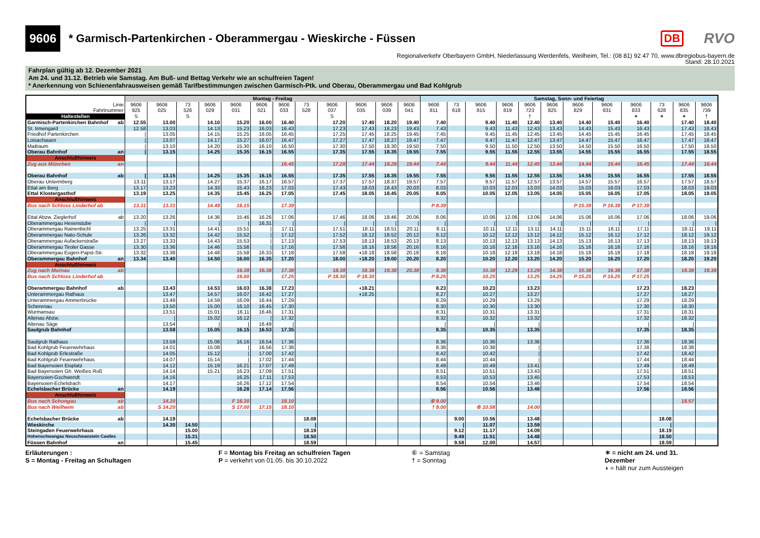9606
* Garmisch-Partenkirchen - Oberammergau - Wieskirche - Füssen
DB RVO
Regionalverkehr Oberbayern GmbH, Niederlassung Werdenfels, Weilheim, Tel.: (08 81) 92 47 70, www.dbregiobus-bayern.de
Stand: 28.10.2021
Fahrplan gültig ab 12. Dezember 2021
Am 24. und 31.12. Betrieb wie Samstag. Am Buß- und Bettag Verkehr wie an schulfreien Tagen!
* Anerkennung von Schienenfahrausweisen gemäß Tarifbestimmungen zwischen Garmisch-Ptk. und Oberau, Oberammergau und Bad Kohlgrub
| | Montag - Freitag | | | | | | | | | | | | Samstag, Sonn- und Feiertag | | | | | | | | | | | |
| --- | --- | --- | --- | --- | --- | --- | --- | --- | --- | --- | --- | --- | --- | --- | --- | --- | --- | --- | --- | --- | --- | --- | --- | --- |
| Linie | 9606 | 9606 | 73 | 9606 | 9606 | 9606 | 9606 | 73 | 9606 | 9606 | 9606 | 9606 | 9606 | 73 | 9606 | 9606 | 9606 | 9606 | 9606 | 9606 | 9606 | 73 | 9606 | 9606 |
| Fahrtnummer | 925 | 025 | 526 | 029 | 031 | 021 | 033 | 528 | 037 | 035 | 039 | 041 | 811 | 618 | 815 | 819 | 723 | 825 | 829 | 831 | 833 | 628 | 835 | 739 |
| Haltestellen | S | | S | | | | | | S | | | | | | | | † | | | | ✶ | ✶ | ✶ | † |
| Garmisch-Partenkirchen Bahnhof ab | 12.55 | 13.00 | | 14.10 | 15.20 | 16.00 | 16.40 | | 17.20 | 17.40 | 18.20 | 19.40 | 7.40 | | 9.40 | 11.40 | 12.40 | 13.40 | 14.40 | 15.40 | 16.40 | | 17.40 | 18.40 |
| St. Irmengard | 12.58 | 13.03 | | 14.13 | 15.23 | 16.03 | 16.43 | | 17.23 | 17.43 | 18.23 | 19.43 | 7.43 | | 9.43 | 11.43 | 12.43 | 13.43 | 14.43 | 15.43 | 16.43 | | 17.43 | 18.43 |
| Friedhof Partenkirchen | / | 13.05 | | 14.15 | 15.25 | 16.05 | 16.45 | | 17.25 | 17.45 | 18.25 | 19.45 | 7.45 | | 9.45 | 11.45 | 12.45 | 13.45 | 14.45 | 15.45 | 16.45 | | 17.45 | 18.45 |
| Loisachauen | / | 13.07 | | 14.17 | 15.27 | 16.07 | 16.47 | | 17.27 | 17.47 | 18.27 | 19.47 | 7.47 | | 9.47 | 11.47 | 12.47 | 13.47 | 14.47 | 15.47 | 16.47 | | 17.47 | 18.47 |
| Maibaum | / | 13.10 | | 14.20 | 15.30 | 16.10 | 16.50 | | 17.30 | 17.50 | 18.30 | 19.50 | 7.50 | | 9.50 | 11.50 | 12.50 | 13.50 | 14.50 | 15.50 | 16.50 | | 17.50 | 18.50 |
| Oberau Bahnhof an | / | 13.15 | | 14.25 | 15.35 | 16.15 | 16.55 | | 17.35 | 17.55 | 18.35 | 19.55 | 7.55 | | 9.55 | 11.55 | 12.55 | 13.55 | 14.55 | 15.55 | 16.55 | | 17.55 | 18.55 |
| Anschlußhinweis | | | | | | | | | | | | | | | | | | | | | | | | |
| Zug aus München an | | | | | | | 16.45 | | 17.28 | 17.44 | 18.28 | 19.44 | 7.44 | | 9.44 | 11.44 | 12.45 | 13.44 | 14.44 | 15.44 | 16.45 | | 17.44 | 18.44 |
| Oberau Bahnhof ab | / | 13.15 | | 14.25 | 15.35 | 16.15 | 16.55 | | 17.35 | 17.55 | 18.35 | 19.55 | 7.55 | | 9.55 | 11.55 | 12.55 | 13.55 | 14.55 | 15.55 | 16.55 | | 17.55 | 18.55 |
| Oberau Untermberg | 13.11 | 13.17 | | 14.27 | 15.37 | 16.17 | 16.57 | | 17.37 | 17.57 | 18.37 | 19.57 | 7.57 | | 9.57 | 11.57 | 12.57 | 13.57 | 14.57 | 15.57 | 16.57 | | 17.57 | 18.57 |
| Ettal am Berg | 13.17 | 13.23 | | 14.33 | 15.43 | 16.23 | 17.03 | | 17.43 | 18.03 | 18.43 | 20.03 | 8.03 | | 10.03 | 12.03 | 13.03 | 14.03 | 15.03 | 16.03 | 17.03 | | 18.03 | 19.03 |
| Ettal Klostergasthof | 13.19 | 13.25 | | 14.35 | 15.45 | 16.25 | 17.05 | | 17.45 | 18.05 | 18.45 | 20.05 | 8.05 | | 10.05 | 12.05 | 13.05 | 14.05 | 15.05 | 16.05 | 17.05 | | 18.05 | 19.05 |
| Anschlußhinweis | | | | | | | | | | | | | | | | | | | | | | | | |
| Bus nach Schloss Linderhof ab | 13.31 | 13.31 | | 14.49 | 16.15 | | 17.39 | | | | | | P 8.39 | | | | | | P 15.39 | P 16.39 | P 17.39 | | | |
| Ettal Abzw. Zieglerhof ab | 13.20 | 13.26 | | 14.36 | 15.46 | 16.26 | 17.06 | | 17.46 | 18.06 | 18.46 | 20.06 | 8.06 | | 10.06 | 12.06 | 13.06 | 14.06 | 15.06 | 16.06 | 17.06 | | 18.06 | 19.06 |
| Oberammergau Hexenstube | / | / | | / | / | 16.31 | / | | / | / | / | / | / | | / | / | / | / | / | / | / | | / | / |
| Oberammergau Rainenbichl | 13.25 | 13.31 | | 14.41 | 15.51 | / | 17.11 | | 17.51 | 18.11 | 18.51 | 20.11 | 8.11 | | 10.11 | 12.11 | 13.11 | 14.11 | 15.11 | 16.11 | 17.11 | | 18.11 | 19.11 |
| Oberammergau Nato-Schule | 13.26 | 13.32 | | 14.42 | 15.52 | / | 17.12 | | 17.52 | 18.12 | 18.52 | 20.12 | 8.12 | | 10.12 | 12.12 | 13.12 | 14.12 | 15.12 | 16.12 | 17.12 | | 18.12 | 19.12 |
| Oberammergau Aufackerstraße | 13.27 | 13.33 | | 14.43 | 15.53 | / | 17.13 | | 17.53 | 18.13 | 18.53 | 20.13 | 8.13 | | 10.13 | 12.13 | 13.13 | 14.13 | 15.13 | 16.13 | 17.13 | | 18.13 | 19.13 |
| Oberammergau Tiroler Gasse | 13.30 | 13.36 | | 14.46 | 15.56 | / | 17.16 | | 17.56 | 18.16 | 18.56 | 20.16 | 8.16 | | 10.16 | 12.16 | 13.16 | 14.16 | 15.16 | 16.16 | 17.16 | | 18.16 | 19.16 |
| Oberammergau Eugen-Papst-Str. | 13.32 | 13.38 | | 14.48 | 15.58 | 16.33 | 17.18 | | 17.58 | ◖18.18 | 18.58 | 20.18 | 8.18 | | 10.18 | 12.18 | 13.18 | 14.18 | 15.18 | 16.18 | 17.18 | | 18.18 | 19.18 |
| Oberammergau Bahnhof an | 13.34 | 13.40 | | 14.50 | 16.00 | 16.35 | 17.20 | | 18.00 | ◖18.20 | 19.00 | 20.20 | 8.20 | | 10.20 | 12.20 | 13.20 | 14.20 | 15.20 | 16.20 | 17.20 | | 18.20 | 19.20 |
| Anschlußhinweis | | | | | | | | | | | | | | | | | | | | | | | | |
| Zug nach Murnau ab | | | | | 16.38 | 16.38 | 17.38 | | 18.38 | 18.38 | 19.38 | 20.38 | 8.38 | | 10.38 | 12.29 | 13.29 | 14.38 | 15.38 | 16.38 | 17.38 | | 18.38 | 19.38 |
| Bus nach Schloss Linderhof ab | | | | | 16.00 | | 17.25 | | P 18.30 | P 18.30 | | | P 8.25 | | 10.25 | | 13.25 | 14.25 | P 15.25 | P 16.25 | P 17.25 | | | |
| Oberammergau Bahnhof ab | | 13.43 | | 14.53 | 16.03 | 16.38 | 17.23 | | | ◖18.21 | | | 8.23 | | 10.23 | | 13.23 | | | | 17.23 | | 18.23 | |
| Unterammergau Rathaus | | 13.47 | | 14.57 | 16.07 | 16.42 | 17.27 | | | ◖18.25 | | | 8.27 | | 10.27 | | 13.27 | | | | 17.27 | | 18.27 | |
| Unterammergau Ammerbrücke | | 13.49 | | 14.59 | 16.09 | 16.44 | 17.29 | | | | | | 8.29 | | 10.29 | | 13.29 | | | | 17.29 | | 18.29 | |
| Scherenau | | 13.50 | | 15.00 | 16.10 | 16.45 | 17.30 | | | | | | 8.30 | | 10.30 | | 13.30 | | | | 17.30 | | 18.30 | |
| Wurmansau | | 13.51 | | 15.01 | 16.11 | 16.46 | 17.31 | | | | | | 8.31 | | 10.31 | | 13.31 | | | | 17.31 | | 18.31 | |
| Altenau Abzw. | | / | | 15.02 | 16.12 | / | 17.32 | | | | | | 8.32 | | 10.32 | | 13.32 | | | | 17.32 | | 18.32 | |
| Altenau Säge | | 13.54 | | / | / | 16.49 | / | | | | | | / | | / | | / | | | | / | | / | |
| Saulgrub Bahnhof | | 13.58 | | 15.05 | 16.15 | 16.53 | 17.35 | | | | | | 8.35 | | 10.35 | | 13.35 | | | | 17.35 | | 18.35 | |
| Saulgrub Rathaus | | 13.59 | | 15.06 | 16.16 | 16.54 | 17.36 | | | | | | 8.36 | | 10.36 | | 13.36 | | | | 17.36 | | 18.36 | |
| Bad Kohlgrub Feuerwehrhaus | | 14.01 | | 15.08 | / | 16.56 | 17.38 | | | | | | 8.38 | | 10.38 | | / | | | | 17.38 | | 18.38 | |
| Bad Kohlgrub Erlestraße | | 14.05 | | 15.12 | / | 17.00 | 17.42 | | | | | | 8.42 | | 10.42 | | / | | | | 17.42 | | 18.42 | |
| Bad Kohlgrub Feuerwehrhaus | | 14.07 | | 15.14 | / | 17.02 | 17.44 | | | | | | 8.44 | | 10.44 | | / | | | | 17.44 | | 18.44 | |
| Bad Bayersoien Eisplatz | | 14.12 | | 15.19 | 16.21 | 17.07 | 17.49 | | | | | | 8.49 | | 10.49 | | 13.41 | | | | 17.49 | | 18.49 | |
| Bad Bayersoien Gh. Weißes Roß | | 14.14 | | 15.21 | 16.23 | 17.09 | 17.51 | | | | | | 8.51 | | 10.51 | | 13.43 | | | | 17.51 | | 18.51 | |
| Bayersoien-Gschwendt | | 14.16 | | | 16.25 | 17.11 | 17.53 | | | | | | 8.53 | | 10.53 | | 13.45 | | | | 17.53 | | 18.53 | |
| Bayersoien-Echelsbach | | 14.17 | | | 16.26 | 17.12 | 17.54 | | | | | | 8.54 | | 10.54 | | 13.46 | | | | 17.54 | | 18.54 | |
| Echelsbacher Brücke an | | 14.19 | | | 16.28 | 17.14 | 17.56 | | | | | | 8.56 | | 10.56 | | 13.48 | | | | 17.56 | | 18.56 | |
| Anschlußhinweis | | | | | | | | | | | | | | | | | | | | | | | | |
| Bus nach Schongau ab | | 14.20 | | | F 16.30 | | 18.10 | | | | | | ⑥ 9.00 | | | | | | | | | | 18.57 | |
| Bus nach Weilheim ab | | S 14.20 | | | S 17.00 | 17.15 | 18.10 | | | | | | † 9.00 | | ⑥ 10.58 | | 14.00 | | | | | | | |
| Echelsbacher Brücke ab | | 14.19 | | | | | | 18.08 | | | | | | 9.00 | 10.56 | | 13.48 | | | | | 18.08 | | |
| Wieskirche | | 14.30 | 14.50 | | | | | / | | | | | | / | 11.07 | | 13.59 | | | | | / | | |
| Steingaden Feuerwehrhaus | | | 15.00 | | | | | 18.19 | | | | | | 9.12 | 11.17 | | 14.09 | | | | | 18.19 | | |
| Hohenschwangau Neuschwanstein Castles | | | 15.31 | | | | | 18.50 | | | | | | 9.49 | 11.51 | | 14.48 | | | | | 18.50 | | |
| Füssen Bahnhof an | | | 15.45 | | | | | 18.59 | | | | | | 9.58 | 12.00 | | 14.57 | | | | | 18.59 | | |
Erläuterungen :
S = Montag - Freitag an Schultagen
F = Montag bis Freitag an schulfreien Tagen
P = verkehrt von 01.05. bis 30.10.2022
⑥ = Samstag
† = Sonntag
✶ = nicht am 24. und 31. Dezember
◖ = hält nur zum Aussteigen